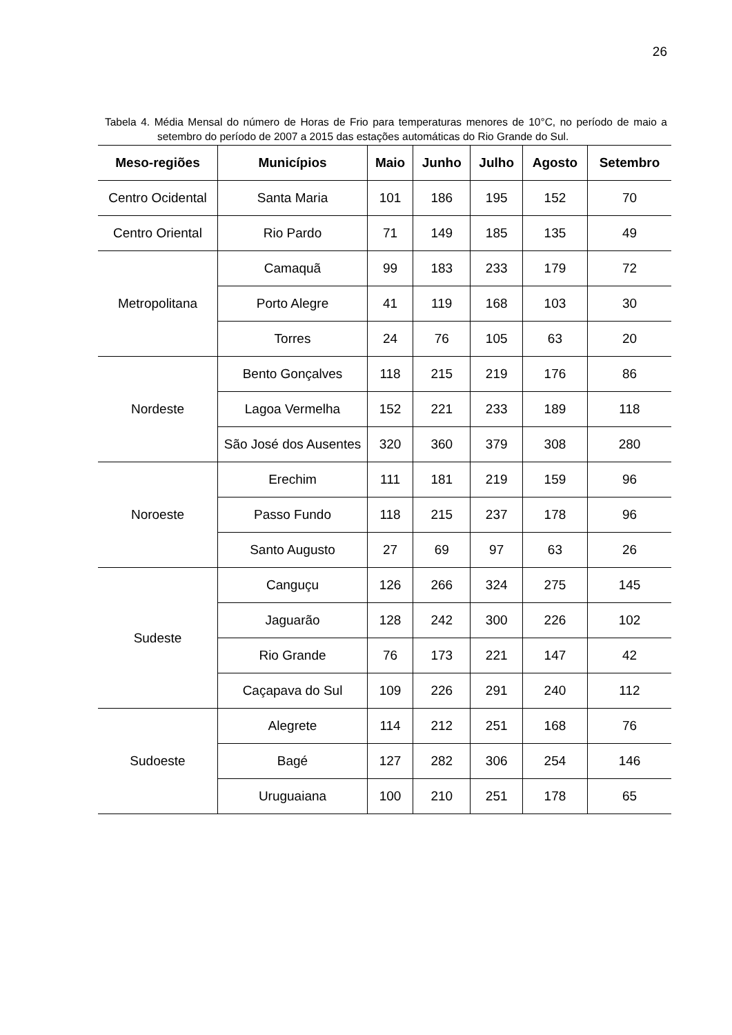26
Tabela 4. Média Mensal do número de Horas de Frio para temperaturas menores de 10°C, no período de maio a setembro do período de 2007 a 2015 das estações automáticas do Rio Grande do Sul.
| Meso-regiões | Municípios | Maio | Junho | Julho | Agosto | Setembro |
| --- | --- | --- | --- | --- | --- | --- |
| Centro Ocidental | Santa Maria | 101 | 186 | 195 | 152 | 70 |
| Centro Oriental | Rio Pardo | 71 | 149 | 185 | 135 | 49 |
| Metropolitana | Camaquã | 99 | 183 | 233 | 179 | 72 |
| | Porto Alegre | 41 | 119 | 168 | 103 | 30 |
| | Torres | 24 | 76 | 105 | 63 | 20 |
| Nordeste | Bento Gonçalves | 118 | 215 | 219 | 176 | 86 |
| | Lagoa Vermelha | 152 | 221 | 233 | 189 | 118 |
| | São José dos Ausentes | 320 | 360 | 379 | 308 | 280 |
| Noroeste | Erechim | 111 | 181 | 219 | 159 | 96 |
| | Passo Fundo | 118 | 215 | 237 | 178 | 96 |
| | Santo Augusto | 27 | 69 | 97 | 63 | 26 |
| Sudeste | Canguçu | 126 | 266 | 324 | 275 | 145 |
| | Jaguarão | 128 | 242 | 300 | 226 | 102 |
| | Rio Grande | 76 | 173 | 221 | 147 | 42 |
| | Caçapava do Sul | 109 | 226 | 291 | 240 | 112 |
| Sudoeste | Alegrete | 114 | 212 | 251 | 168 | 76 |
| | Bagé | 127 | 282 | 306 | 254 | 146 |
| | Uruguaiana | 100 | 210 | 251 | 178 | 65 |